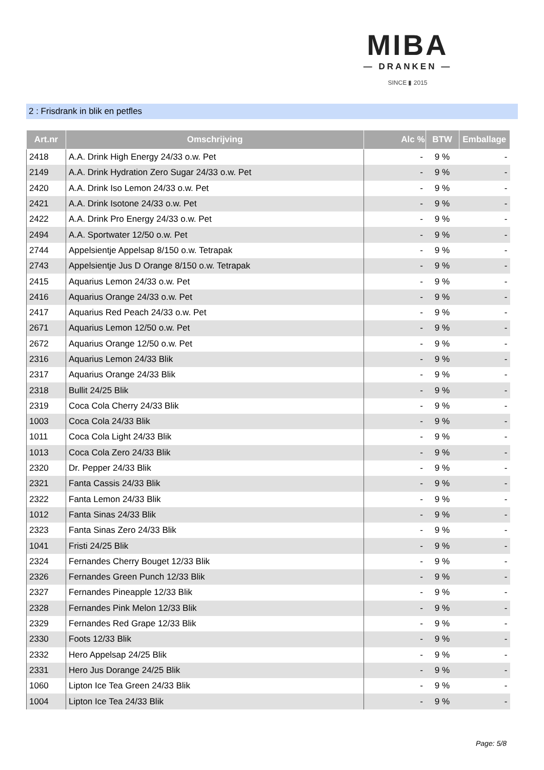MIBA
— DRANKEN —
SINCE ▮ 2015
2 : Frisdrank in blik en petfles
| Art.nr | Omschrijving | Alc % | BTW | Emballage |
| --- | --- | --- | --- | --- |
| 2418 | A.A. Drink High Energy 24/33 o.w. Pet | - | 9 % | - |
| 2149 | A.A. Drink Hydration Zero Sugar 24/33 o.w. Pet | - | 9 % | - |
| 2420 | A.A. Drink Iso Lemon 24/33 o.w. Pet | - | 9 % | - |
| 2421 | A.A. Drink Isotone 24/33 o.w. Pet | - | 9 % | - |
| 2422 | A.A. Drink Pro Energy 24/33 o.w. Pet | - | 9 % | - |
| 2494 | A.A. Sportwater 12/50 o.w. Pet | - | 9 % | - |
| 2744 | Appelsientje Appelsap 8/150 o.w. Tetrapak | - | 9 % | - |
| 2743 | Appelsientje Jus D Orange 8/150 o.w. Tetrapak | - | 9 % | - |
| 2415 | Aquarius Lemon 24/33 o.w. Pet | - | 9 % | - |
| 2416 | Aquarius Orange 24/33 o.w. Pet | - | 9 % | - |
| 2417 | Aquarius Red Peach 24/33 o.w. Pet | - | 9 % | - |
| 2671 | Aquarius Lemon 12/50 o.w. Pet | - | 9 % | - |
| 2672 | Aquarius Orange 12/50 o.w. Pet | - | 9 % | - |
| 2316 | Aquarius Lemon 24/33 Blik | - | 9 % | - |
| 2317 | Aquarius Orange 24/33 Blik | - | 9 % | - |
| 2318 | Bullit 24/25 Blik | - | 9 % | - |
| 2319 | Coca Cola Cherry 24/33 Blik | - | 9 % | - |
| 1003 | Coca Cola 24/33 Blik | - | 9 % | - |
| 1011 | Coca Cola Light 24/33 Blik | - | 9 % | - |
| 1013 | Coca Cola Zero 24/33 Blik | - | 9 % | - |
| 2320 | Dr. Pepper 24/33 Blik | - | 9 % | - |
| 2321 | Fanta Cassis 24/33 Blik | - | 9 % | - |
| 2322 | Fanta Lemon 24/33 Blik | - | 9 % | - |
| 1012 | Fanta Sinas 24/33 Blik | - | 9 % | - |
| 2323 | Fanta Sinas Zero 24/33 Blik | - | 9 % | - |
| 1041 | Fristi 24/25 Blik | - | 9 % | - |
| 2324 | Fernandes Cherry Bouget 12/33 Blik | - | 9 % | - |
| 2326 | Fernandes Green Punch 12/33 Blik | - | 9 % | - |
| 2327 | Fernandes Pineapple 12/33 Blik | - | 9 % | - |
| 2328 | Fernandes Pink Melon 12/33 Blik | - | 9 % | - |
| 2329 | Fernandes Red Grape 12/33 Blik | - | 9 % | - |
| 2330 | Foots 12/33 Blik | - | 9 % | - |
| 2332 | Hero Appelsap 24/25 Blik | - | 9 % | - |
| 2331 | Hero Jus Dorange 24/25 Blik | - | 9 % | - |
| 1060 | Lipton Ice Tea Green 24/33 Blik | - | 9 % | - |
| 1004 | Lipton Ice Tea 24/33 Blik | - | 9 % | - |
Page: 5/8